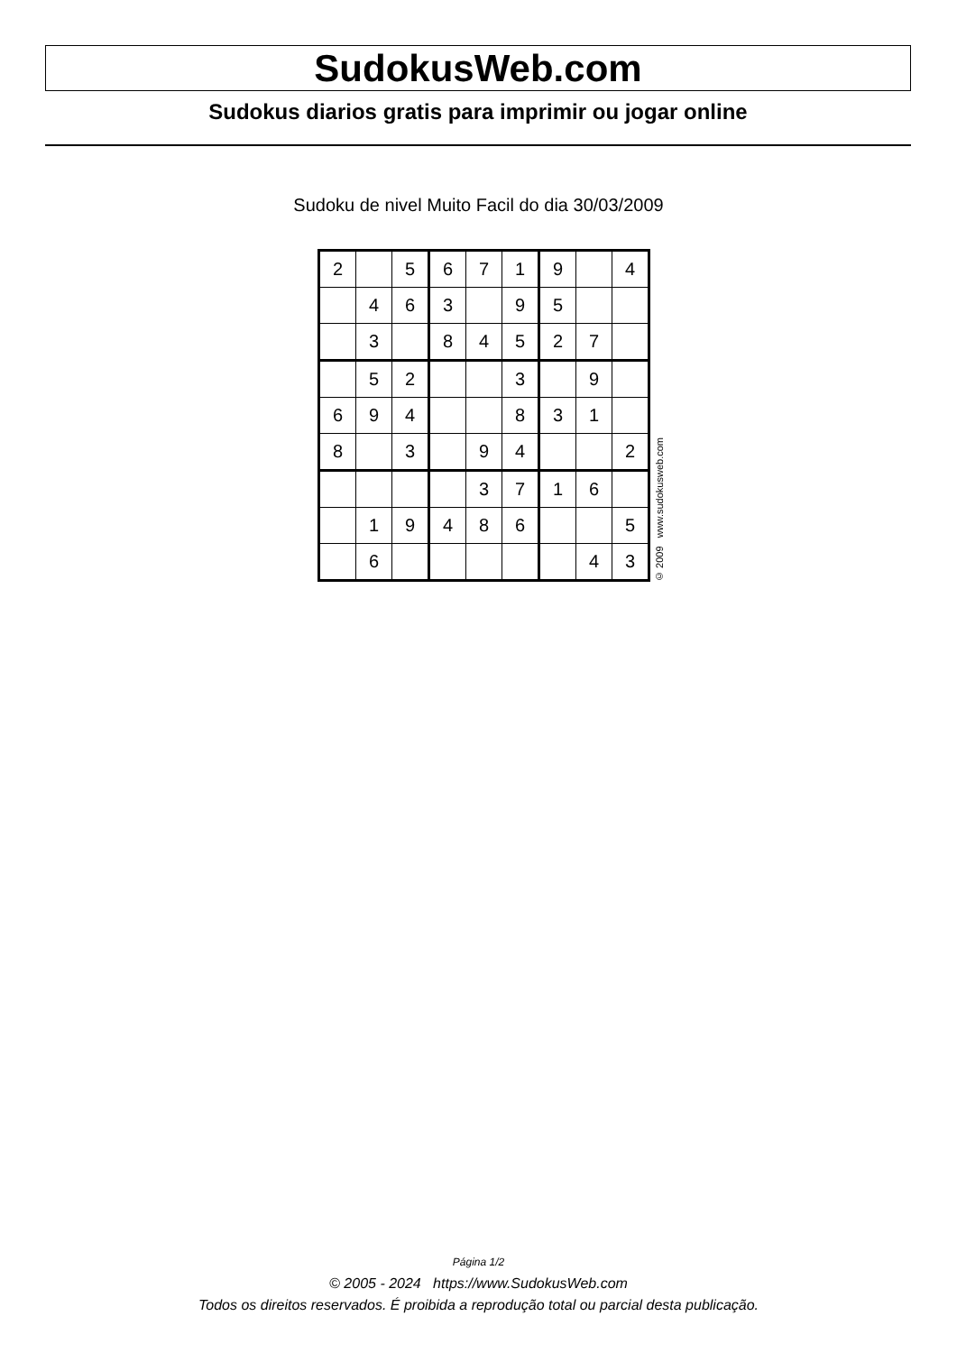SudokusWeb.com
Sudokus diarios gratis para imprimir ou jogar online
Sudoku de nivel Muito Facil do dia 30/03/2009
| 2 | | 5 | 6 | 7 | 1 | 9 | | 4 |
| | 4 | 6 | 3 | | 9 | 5 | | |
| | 3 | | 8 | 4 | 5 | 2 | 7 | |
| | 5 | 2 | | | 3 | | 9 | |
| 6 | 9 | 4 | | | 8 | 3 | 1 | |
| 8 | | 3 | | 9 | 4 | | | 2 |
| | | | | 3 | 7 | 1 | 6 | |
| | 1 | 9 | 4 | 8 | 6 | | | 5 |
| | 6 | | | | | | 4 | 3 |
© 2009 www.sudokusweb.com
Página 1/2
© 2005 - 2024 https://www.SudokusWeb.com
Todos os direitos reservados. É proibida a reprodução total ou parcial desta publicação.